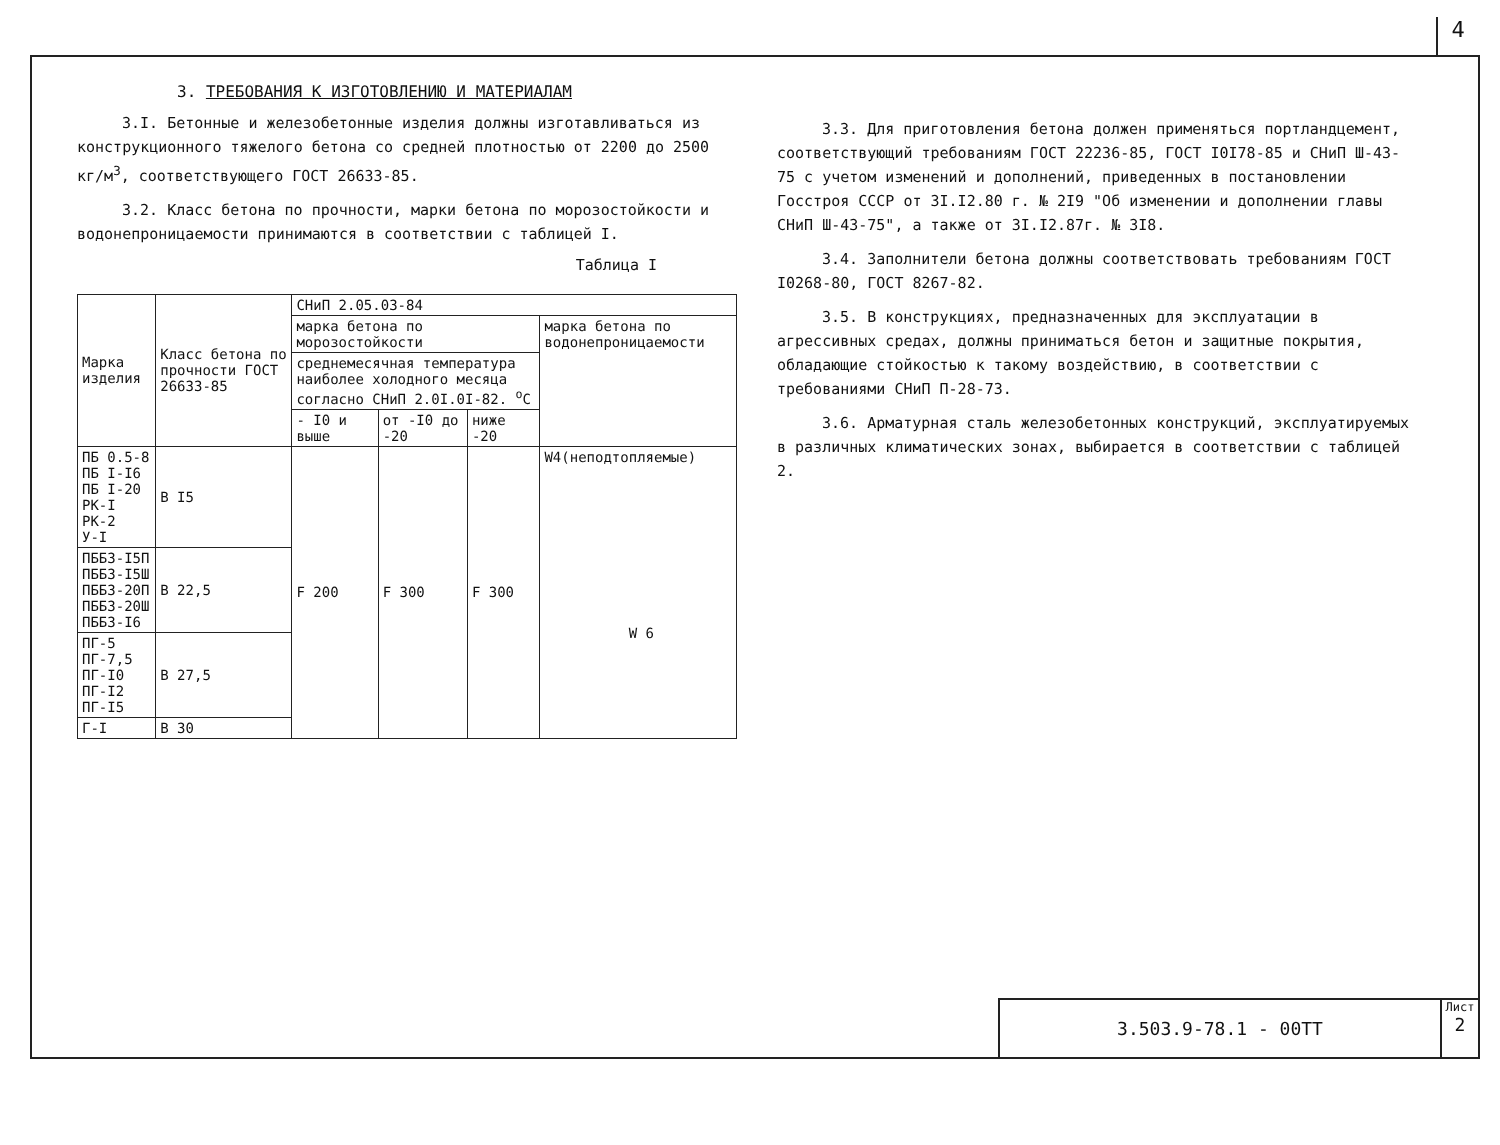4
3. ТРЕБОВАНИЯ К ИЗГОТОВЛЕНИЮ И МАТЕРИАЛАМ
3.I. Бетонные и железобетонные изделия должны изготавливаться из конструкционного тяжелого бетона со средней плотностью от 2200 до 2500 кг/м<sup>3</sup>, соответствующего ГОСТ 26633-85.
3.2. Класс бетона по прочности, марки бетона по морозостойкости и водонепроницаемости принимаются в соответствии с таблицей I.
Таблица I
| Марка изделия | Класс бетона по прочности ГОСТ 26633-85 | СНиП 2.05.03-84 | | | |
| --- | --- | --- | --- | --- | --- |
| | | марка бетона по морозостойкости | | | марка бетона по водонепроницаемости |
| | | среднемесячная температура наиболее холодного месяца согласно СНиП 2.0I.0I-82. <sup>о</sup>С | | | |
| | | - I0 и выше | от -I0 до -20 | ниже -20 | |
| ПБ 0.5-8 ПБ I-I6 ПБ I-20 РК-I РК-2 У-I | В I5 | F 200 | F 300 | F 300 | W4(неподтопляемые) W 6 |
| ПББ3-I5П ПББ3-I5Ш ПББ3-20П ПББ3-20Ш ПББ3-I6 | В 22,5 | | | | |
| ПГ-5 ПГ-7,5 ПГ-I0 ПГ-I2 ПГ-I5 | В 27,5 | | | | |
| Г-I | В 30 | | | | |
3.3. Для приготовления бетона должен применяться портландцемент, соответствующий требованиям ГОСТ 22236-85, ГОСТ I0I78-85 и СНиП Ш-43-75 с учетом изменений и дополнений, приведенных в постановлении Госстроя СССР от 3I.I2.80 г. № 2I9 "Об изменении и дополнении главы СНиП Ш-43-75", а также от 3I.I2.87г. № 3I8.
3.4. Заполнители бетона должны соответствовать требованиям ГОСТ I0268-80, ГОСТ 8267-82.
3.5. В конструкциях, предназначенных для эксплуатации в агрессивных средах, должны приниматься бетон и защитные покрытия, обладающие стойкостью к такому воздействию, в соответствии с требованиями СНиП П-28-73.
3.6. Арматурная сталь железобетонных конструкций, эксплуатируемых в различных климатических зонах, выбирается в соответствии с таблицей 2.
3.503.9-78.1 - 00ТТ
Лист
2